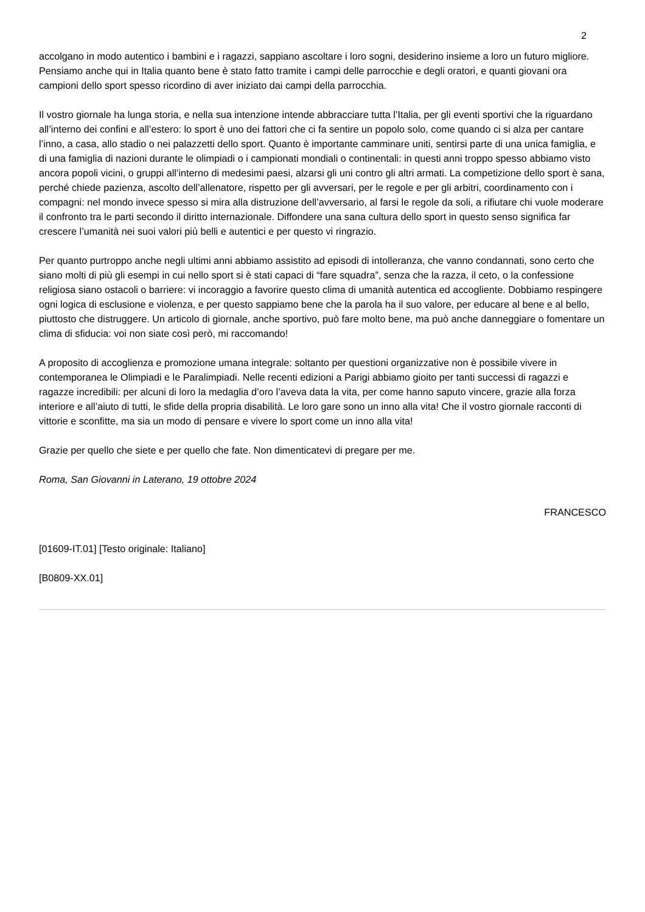2
accolgano in modo autentico i bambini e i ragazzi, sappiano ascoltare i loro sogni, desiderino insieme a loro un futuro migliore. Pensiamo anche qui in Italia quanto bene è stato fatto tramite i campi delle parrocchie e degli oratori, e quanti giovani ora campioni dello sport spesso ricordino di aver iniziato dai campi della parrocchia.
Il vostro giornale ha lunga storia, e nella sua intenzione intende abbracciare tutta l’Italia, per gli eventi sportivi che la riguardano all’interno dei confini e all’estero: lo sport è uno dei fattori che ci fa sentire un popolo solo, come quando ci si alza per cantare l’inno, a casa, allo stadio o nei palazzetti dello sport. Quanto è importante camminare uniti, sentirsi parte di una unica famiglia, e di una famiglia di nazioni durante le olimpiadi o i campionati mondiali o continentali: in questi anni troppo spesso abbiamo visto ancora popoli vicini, o gruppi all’interno di medesimi paesi, alzarsi gli uni contro gli altri armati. La competizione dello sport è sana, perché chiede pazienza, ascolto dell’allenatore, rispetto per gli avversari, per le regole e per gli arbitri, coordinamento con i compagni: nel mondo invece spesso si mira alla distruzione dell’avversario, al farsi le regole da soli, a rifiutare chi vuole moderare il confronto tra le parti secondo il diritto internazionale. Diffondere una sana cultura dello sport in questo senso significa far crescere l’umanità nei suoi valori più belli e autentici e per questo vi ringrazio.
Per quanto purtroppo anche negli ultimi anni abbiamo assistito ad episodi di intolleranza, che vanno condannati, sono certo che siano molti di più gli esempi in cui nello sport si è stati capaci di “fare squadra”, senza che la razza, il ceto, o la confessione religiosa siano ostacoli o barriere: vi incoraggio a favorire questo clima di umanità autentica ed accogliente. Dobbiamo respingere ogni logica di esclusione e violenza, e per questo sappiamo bene che la parola ha il suo valore, per educare al bene e al bello, piuttosto che distruggere. Un articolo di giornale, anche sportivo, può fare molto bene, ma può anche danneggiare o fomentare un clima di sfiducia: voi non siate così però, mi raccomando!
A proposito di accoglienza e promozione umana integrale: soltanto per questioni organizzative non è possibile vivere in contemporanea le Olimpiadi e le Paralimpiadi. Nelle recenti edizioni a Parigi abbiamo gioito per tanti successi di ragazzi e ragazze incredibili: per alcuni di loro la medaglia d’oro l’aveva data la vita, per come hanno saputo vincere, grazie alla forza interiore e all’aiuto di tutti, le sfide della propria disabilità. Le loro gare sono un inno alla vita! Che il vostro giornale racconti di vittorie e sconfitte, ma sia un modo di pensare e vivere lo sport come un inno alla vita!
Grazie per quello che siete e per quello che fate. Non dimenticatevi di pregare per me.
Roma, San Giovanni in Laterano, 19 ottobre 2024
FRANCESCO
[01609-IT.01] [Testo originale: Italiano]
[B0809-XX.01]